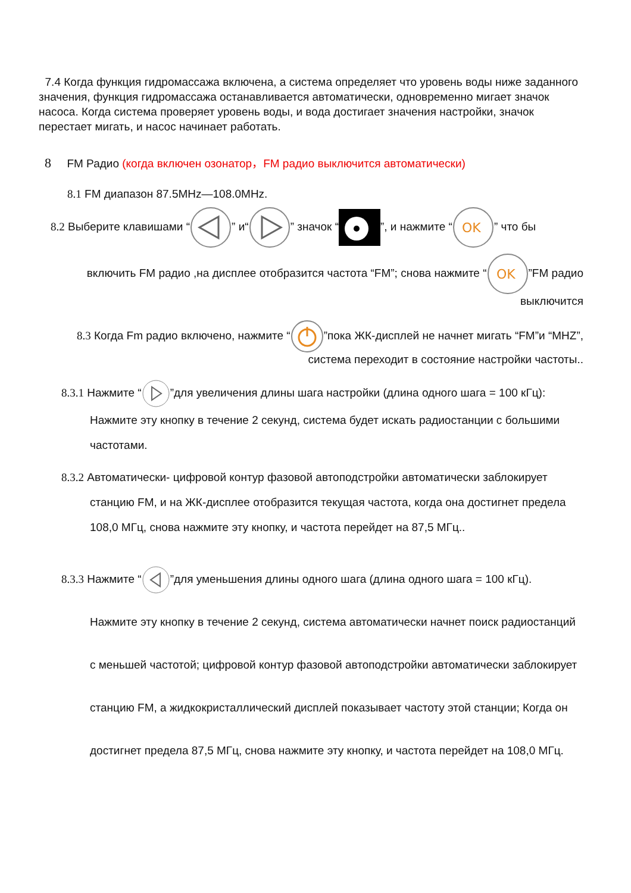7.4 Когда функция гидромассажа включена, а система определяет что уровень воды ниже заданного значения, функция гидромассажа останавливается автоматически, одновременно мигает значок насоса. Когда система проверяет уровень воды, и вода достигает значения настройки, значок перестает мигать, и насос начинает работать.
8 FM Радио (когда включен озонатор，FM радио выключится автоматически)
8.1 FM диапазон 87.5MHz—108.0MHz.
8.2 Выберите клавишами “” и“” значок “”, и нажмите “
OK
” что бы
включить FM радио ,на дисплее отобразится частота “FM”; снова нажмите “
OK
”FM радио выключится
8.3 Когда Fm радио включено, нажмите “”пока ЖК-дисплей не начнет мигать “FM”и “MHZ”, система переходит в состояние настройки частоты..
8.3.1 Нажмите “”для увеличения длины шага настройки (длина одного шага = 100 кГц): Нажмите эту кнопку в течение 2 секунд, система будет искать радиостанции с большими частотами.
8.3.2 Автоматически- цифровой контур фазовой автоподстройки автоматически заблокирует станцию FM, и на ЖК-дисплее отобразится текущая частота, когда она достигнет предела 108,0 МГц, снова нажмите эту кнопку, и частота перейдет на 87,5 МГц..
8.3.3 Нажмите “”для уменьшения длины одного шага (длина одного шага = 100 кГц).
Нажмите эту кнопку в течение 2 секунд, система автоматически начнет поиск радиостанций с меньшей частотой; цифровой контур фазовой автоподстройки автоматически заблокирует станцию FM, а жидкокристаллический дисплей показывает частоту этой станции; Когда он достигнет предела 87,5 МГц, снова нажмите эту кнопку, и частота перейдет на 108,0 МГц.